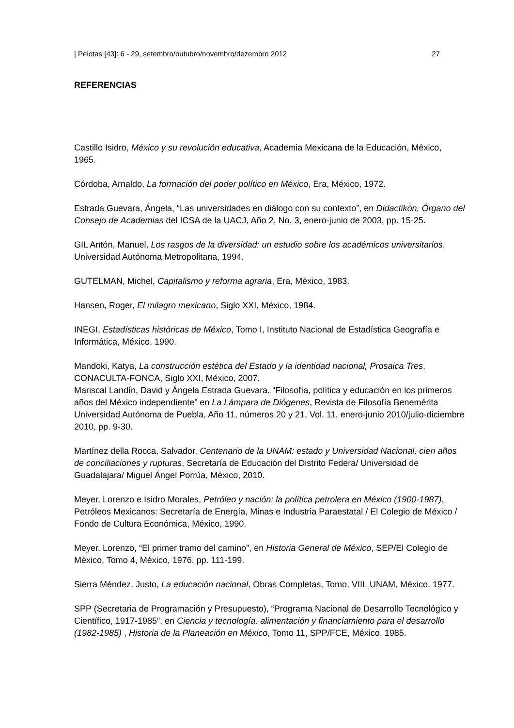| Pelotas [43]: 6 - 29, setembro/outubro/novembro/dezembro 2012 27
REFERENCIAS
Castillo Isidro, México y su revolución educativa, Academia Mexicana de la Educación, México, 1965.
Córdoba, Arnaldo, La formación del poder político en México, Era, México, 1972.
Estrada Guevara, Ángela, “Las universidades en diálogo con su contexto”, en Didactikón, Órgano del Consejo de Academias del ICSA de la UACJ, Año 2, No. 3, enero-junio de 2003, pp. 15-25.
GIL Antón, Manuel, Los rasgos de la diversidad: un estudio sobre los académicos universitarios, Universidad Autónoma Metropolitana, 1994.
GUTELMAN, Michel, Capitalismo y reforma agraria, Era, México, 1983.
Hansen, Roger, El milagro mexicano, Siglo XXI, México, 1984.
INEGI, Estadísticas históricas de México, Tomo I, Instituto Nacional de Estadística Geografía e Informática, México, 1990.
Mandoki, Katya, La construcción estética del Estado y la identidad nacional, Prosaica Tres, CONACULTA-FONCA, Siglo XXI, México, 2007.
Mariscal Landín, David y Ángela Estrada Guevara, “Filosofía, política y educación en los primeros años del México independiente” en La Lámpara de Diógenes, Revista de Filosofía Benemérita Universidad Autónoma de Puebla, Año 11, números 20 y 21, Vol. 11, enero-junio 2010/julio-diciembre 2010, pp. 9-30.
Martínez della Rocca, Salvador, Centenario de la UNAM: estado y Universidad Nacional, cien años de conciliaciones y rupturas, Secretaría de Educación del Distrito Federa/ Universidad de Guadalajara/ Miguel Ángel Porrúa, México, 2010.
Meyer, Lorenzo e Isidro Morales, Petróleo y nación: la política petrolera en México (1900-1987), Petróleos Mexicanos: Secretaría de Energía, Minas e Industria Paraestatal / El Colegio de México / Fondo de Cultura Económica, México, 1990.
Meyer, Lorenzo, “El primer tramo del camino”, en Historia General de México, SEP/El Colegio de México, Tomo 4, México, 1976, pp. 111-199.
Sierra Méndez, Justo, La educación nacional, Obras Completas, Tomo, VIII. UNAM, México, 1977.
SPP (Secretaria de Programación y Presupuesto), “Programa Nacional de Desarrollo Tecnológico y Científico, 1917-1985”, en Ciencia y tecnología, alimentación y financiamiento para el desarrollo (1982-1985) , Historia de la Planeación en México, Tomo 11, SPP/FCE, México, 1985.